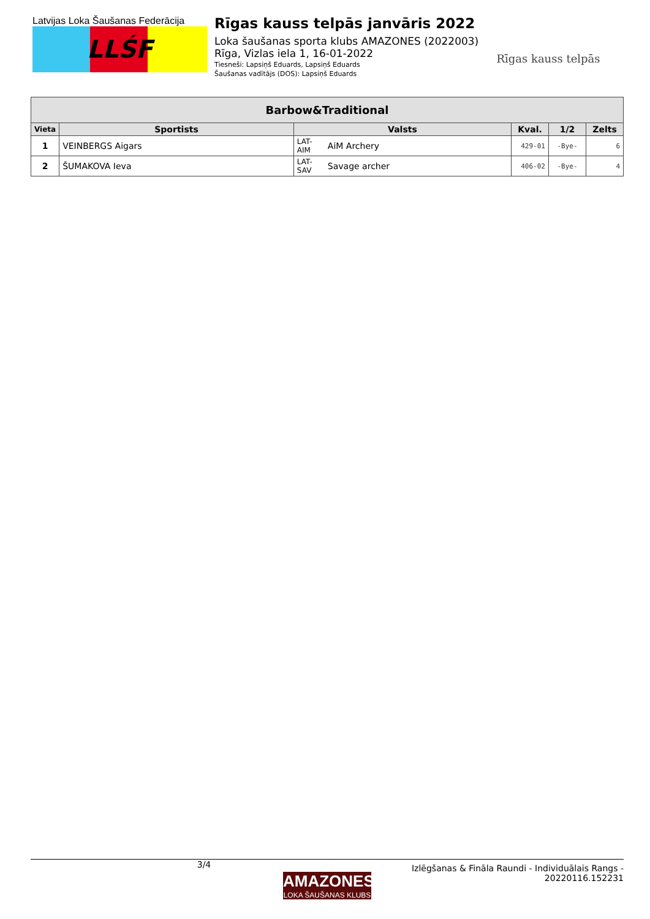Latvijas Loka Šaušanas Federācija
LLŚF
Rīgas kauss telpās janvāris 2022
Loka šaušanas sporta klubs AMAZONES (2022003)
Rīga, Vizlas iela 1, 16-01-2022
Tiesneši: Lapsiņš Eduards, Lapsiņš Eduards
Šaušanas vadītājs (DOS): Lapsiņš Eduards
Rīgas kauss telpās
| Barbow&Traditional | | | | | | |
| --- | --- | --- | --- | --- | --- | --- |
| Vieta | Sportists | Valsts | | Kval. | 1/2 | Zelts |
| 1 | VEINBERGS Aigars | LAT-AIM | AiM Archery | 429-01 | -Bye- | 6 |
| 2 | ŠUMAKOVA Ieva | LAT-SAV | Savage archer | 406-02 | -Bye- | 4 |
3/4
AMAZONES
LOKA ŠAUŠANAS KLUBS
Izlēgšanas & Fināla Raundi - Individuālais Rangs -
20220116.152231